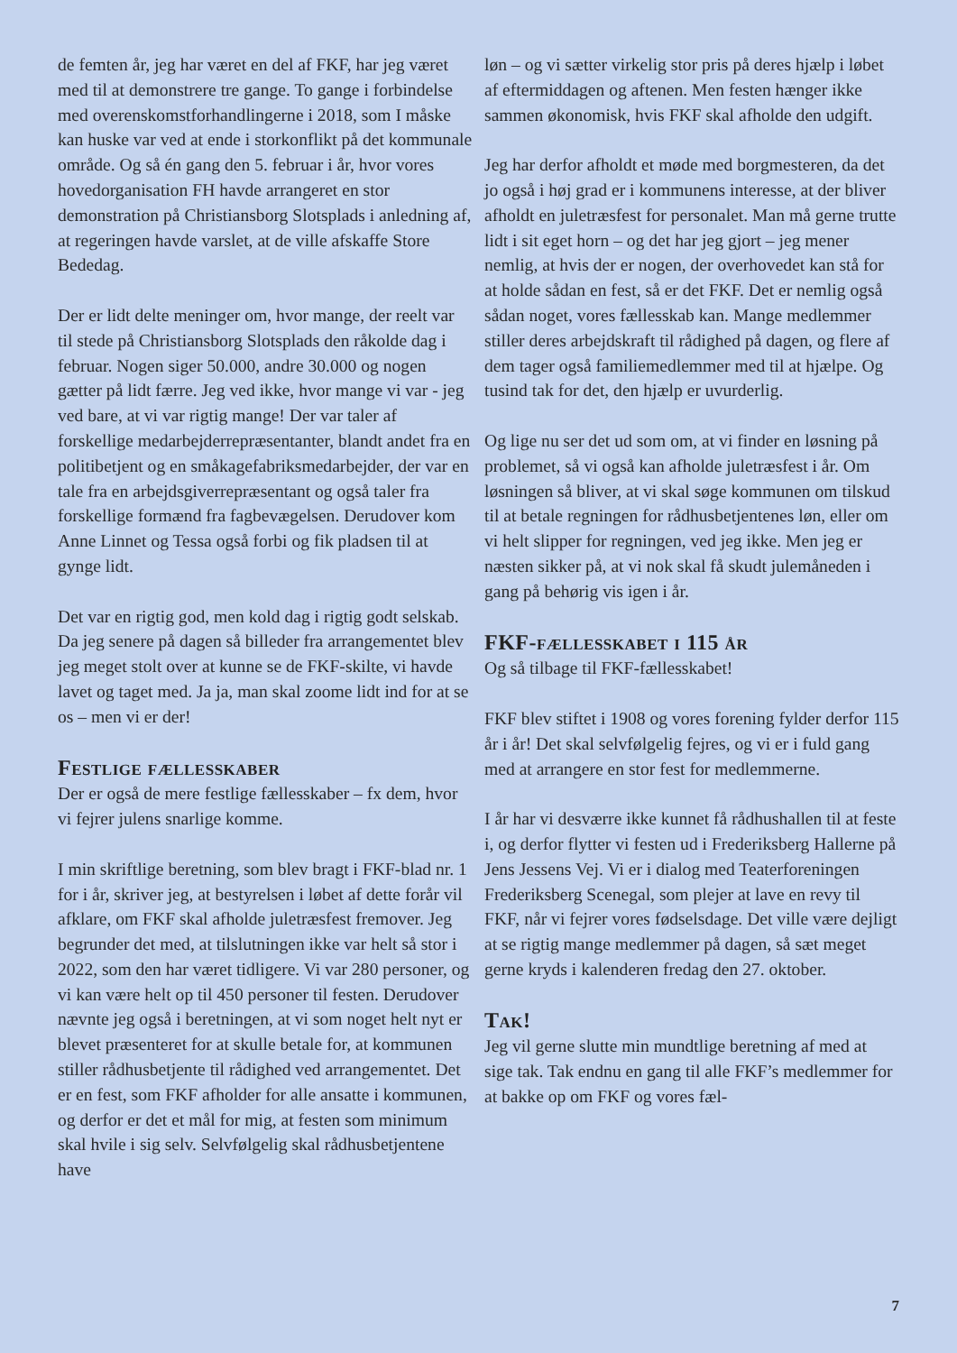de femten år, jeg har været en del af FKF, har jeg været med til at demonstrere tre gange. To gange i forbindelse med overenskomstforhandlingerne i 2018, som I måske kan huske var ved at ende i storkonflikt på det kommunale område. Og så én gang den 5. februar i år, hvor vores hovedorganisation FH havde arrangeret en stor demonstration på Christiansborg Slotsplads i anledning af, at regeringen havde varslet, at de ville afskaffe Store Bededag.
Der er lidt delte meninger om, hvor mange, der reelt var til stede på Christiansborg Slotsplads den råkolde dag i februar. Nogen siger 50.000, andre 30.000 og nogen gætter på lidt færre. Jeg ved ikke, hvor mange vi var - jeg ved bare, at vi var rigtig mange! Der var taler af forskellige medarbejderrepræsentanter, blandt andet fra en politibetjent og en småkagefabriksmedarbejder, der var en tale fra en arbejdsgiverrepræsentant og også taler fra forskellige formænd fra fagbevægelsen. Derudover kom Anne Linnet og Tessa også forbi og fik pladsen til at gynge lidt.
Det var en rigtig god, men kold dag i rigtig godt selskab. Da jeg senere på dagen så billeder fra arrangementet blev jeg meget stolt over at kunne se de FKF-skilte, vi havde lavet og taget med. Ja ja, man skal zoome lidt ind for at se os – men vi er der!
Festlige fællesskaber
Der er også de mere festlige fællesskaber – fx dem, hvor vi fejrer julens snarlige komme.
I min skriftlige beretning, som blev bragt i FKF-blad nr. 1 for i år, skriver jeg, at bestyrelsen i løbet af dette forår vil afklare, om FKF skal afholde juletræsfest fremover. Jeg begrunder det med, at tilslutningen ikke var helt så stor i 2022, som den har været tidligere. Vi var 280 personer, og vi kan være helt op til 450 personer til festen. Derudover nævnte jeg også i beretningen, at vi som noget helt nyt er blevet præsenteret for at skulle betale for, at kommunen stiller rådhusbetjente til rådighed ved arrangementet. Det er en fest, som FKF afholder for alle ansatte i kommunen, og derfor er det et mål for mig, at festen som minimum skal hvile i sig selv. Selvfølgelig skal rådhusbetjentene have
løn – og vi sætter virkelig stor pris på deres hjælp i løbet af eftermiddagen og aftenen. Men festen hænger ikke sammen økonomisk, hvis FKF skal afholde den udgift.
Jeg har derfor afholdt et møde med borgmesteren, da det jo også i høj grad er i kommunens interesse, at der bliver afholdt en juletræsfest for personalet. Man må gerne trutte lidt i sit eget horn – og det har jeg gjort – jeg mener nemlig, at hvis der er nogen, der overhovedet kan stå for at holde sådan en fest, så er det FKF. Det er nemlig også sådan noget, vores fællesskab kan. Mange medlemmer stiller deres arbejdskraft til rådighed på dagen, og flere af dem tager også familiemedlemmer med til at hjælpe. Og tusind tak for det, den hjælp er uvurderlig.
Og lige nu ser det ud som om, at vi finder en løsning på problemet, så vi også kan afholde juletræsfest i år. Om løsningen så bliver, at vi skal søge kommunen om tilskud til at betale regningen for rådhusbetjentenes løn, eller om vi helt slipper for regningen, ved jeg ikke. Men jeg er næsten sikker på, at vi nok skal få skudt julemåneden i gang på behørig vis igen i år.
FKF-fællesskabet i 115 år
Og så tilbage til FKF-fællesskabet!
FKF blev stiftet i 1908 og vores forening fylder derfor 115 år i år! Det skal selvfølgelig fejres, og vi er i fuld gang med at arrangere en stor fest for medlemmerne.
I år har vi desværre ikke kunnet få rådhushallen til at feste i, og derfor flytter vi festen ud i Frederiksberg Hallerne på Jens Jessens Vej. Vi er i dialog med Teaterforeningen Frederiksberg Scenegal, som plejer at lave en revy til FKF, når vi fejrer vores fødselsdage. Det ville være dejligt at se rigtig mange medlemmer på dagen, så sæt meget gerne kryds i kalenderen fredag den 27. oktober.
Tak!
Jeg vil gerne slutte min mundtlige beretning af med at sige tak. Tak endnu en gang til alle FKF’s medlemmer for at bakke op om FKF og vores fæl-
7